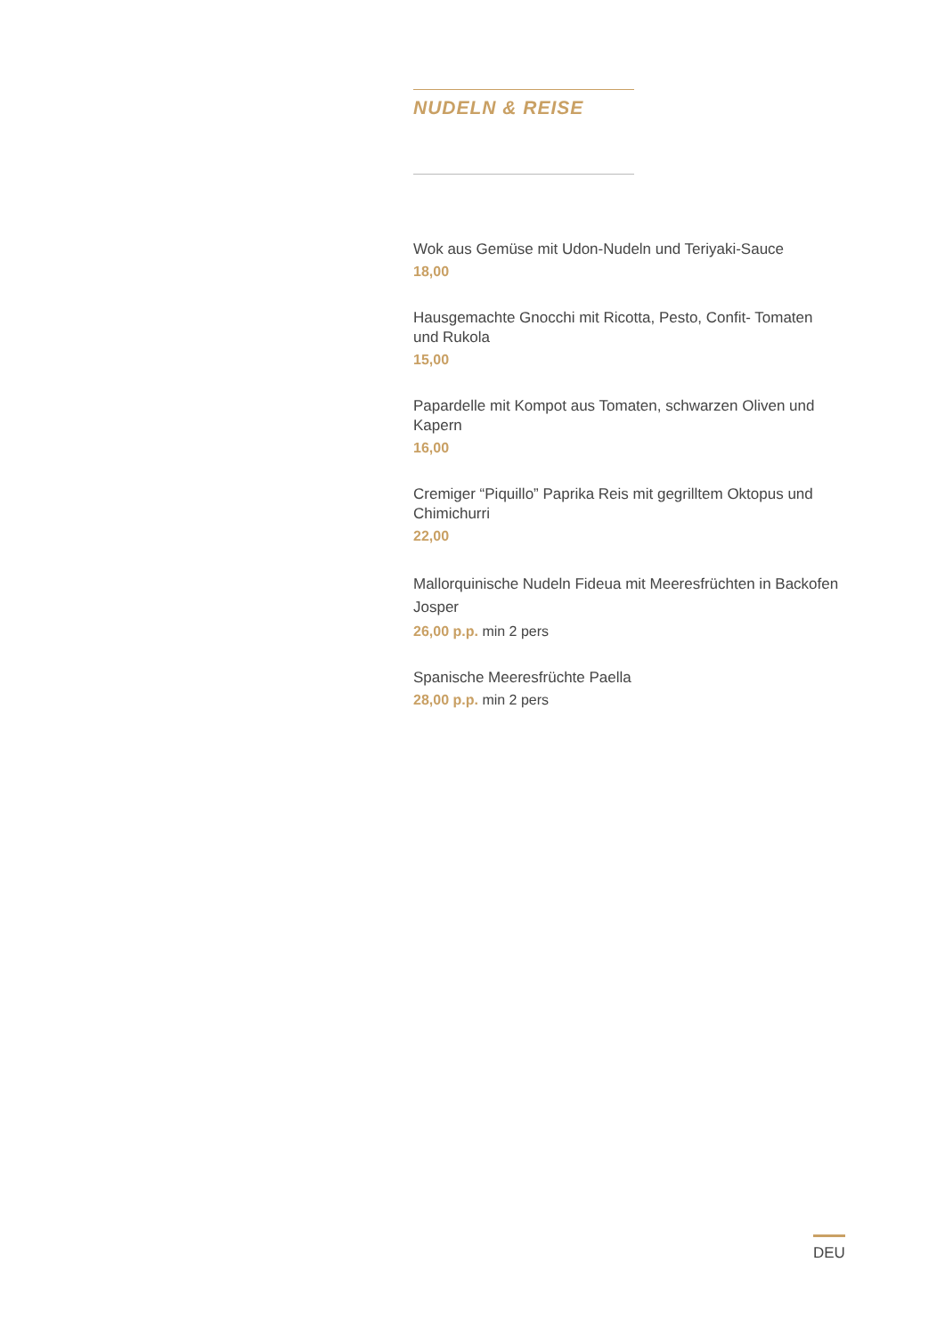NUDELN & REISE
Wok aus Gemüse mit Udon-Nudeln und Teriyaki-Sauce
18,00
Hausgemachte Gnocchi mit Ricotta, Pesto, Confit- Tomaten und Rukola
15,00
Papardelle mit Kompot aus Tomaten, schwarzen Oliven und Kapern
16,00
Cremiger “Piquillo” Paprika Reis mit gegrilltem Oktopus und Chimichurri
22,00
Mallorquinische Nudeln Fideua mit Meeresfrüchten in Backofen Josper
26,00 p.p. min 2 pers
Spanische Meeresfrüchte Paella
28,00 p.p. min 2 pers
DEU